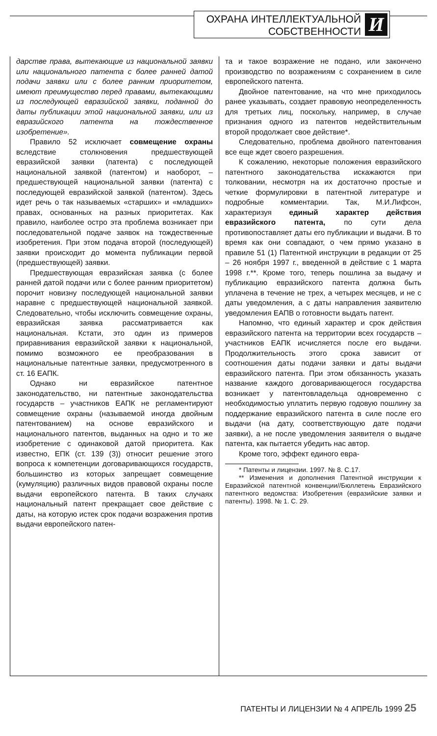ОХРАНА ИНТЕЛЛЕКТУАЛЬНОЙ
СОБСТВЕННОСТИ
И
дарстве права, вытекающие из национальной заявки или национального патента с более ранней датой подачи заявки или с более ранним приоритетом, имеют преимущество перед правами, вытекающими из последующей евразийской заявки, поданной до даты публикации этой национальной заявки, или из евразийского патента на тождественное изобретение».
Правило 52 исключает совмещение охраны вследствие столкновения предшествующей евразийской заявки (патента) с последующей национальной заявкой (патентом) и наоборот, – предшествующей национальной заявки (патента) с последующей евразийской заявкой (патентом). Здесь идет речь о так называемых «старших» и «младших» правах, основанных на разных приоритетах. Как правило, наиболее остро эта проблема возникает при последовательной подаче заявок на тождественные изобретения. При этом подача второй (последующей) заявки происходит до момента публикации первой (предшествующей) заявки.
Предшествующая евразийская заявка (с более ранней датой подачи или с более ранним приоритетом) порочит новизну последующей национальной заявки наравне с предшествующей национальной заявкой. Следовательно, чтобы исключить совмещение охраны, евразийская заявка рассматривается как национальная. Кстати, это один из примеров приравнивания евразийской заявки к национальной, помимо возможного ее преобразования в национальные патентные заявки, предусмотренного в ст. 16 ЕАПК.
Однако ни евразийское патентное законодательство, ни патентные законодательства государств – участников ЕАПК не регламентируют совмещение охраны (называемой иногда двойным патентованием) на основе евразийского и национального патентов, выданных на одно и то же изобретение с одинаковой датой приоритета. Как известно, ЕПК (ст. 139 (3)) относит решение этого вопроса к компетенции договаривающихся государств, большинство из которых запрещает совмещение (кумуляцию) различных видов правовой охраны после выдачи европейского патента. В таких случаях национальный патент прекращает свое действие с даты, на которую истек срок подачи возражения против выдачи европейского патен-
та и такое возражение не подано, или закончено производство по возражениям с сохранением в силе европейского патента.
Двойное патентование, на что мне приходилось ранее указывать, создает правовую неопределенность для третьих лиц, поскольку, например, в случае признания одного из патентов недействительным второй продолжает свое действие*.
Следовательно, проблема двойного патентования все еще ждет своего разрешения.
К сожалению, некоторые положения евразийского патентного законодательства искажаются при толковании, несмотря на их достаточно простые и четкие формулировки в патентной литературе и подробные комментарии. Так, М.И.Лифсон, характеризуя единый характер действия евразийского патента, по сути дела противопоставляет даты его публикации и выдачи. В то время как они совпадают, о чем прямо указано в правиле 51 (1) Патентной инструкции в редакции от 25 – 26 ноября 1997 г., введенной в действие с 1 марта 1998 г.**. Кроме того, теперь пошлина за выдачу и публикацию евразийского патента должна быть уплачена в течение не трех, а четырех месяцев, и не с даты уведомления, а с даты направления заявителю уведомления ЕАПВ о готовности выдать патент.
Напомню, что единый характер и срок действия евразийского патента на территории всех государств – участников ЕАПК исчисляется после его выдачи. Продолжительность этого срока зависит от соотношения даты подачи заявки и даты выдачи евразийского патента. При этом обязанность указать название каждого договаривающегося государства возникает у патентовладельца одновременно с необходимостью уплатить первую годовую пошлину за поддержание евразийского патента в силе после его выдачи (на дату, соответствующую дате подачи заявки), а не после уведомления заявителя о выдаче патента, как пытается убедить нас автор.
Кроме того, эффект единого евра-
* Патенты и лицензии. 1997. № 8. С.17.
** Изменения и дополнения Патентной инструкции к Евразийской патентной конвенции//Бюллетень Евразийского патентного ведомства: Изобретения (евразийские заявки и патенты). 1998. № 1. С. 29.
ПАТЕНТЫ И ЛИЦЕНЗИИ № 4 АПРЕЛЬ 1999 25